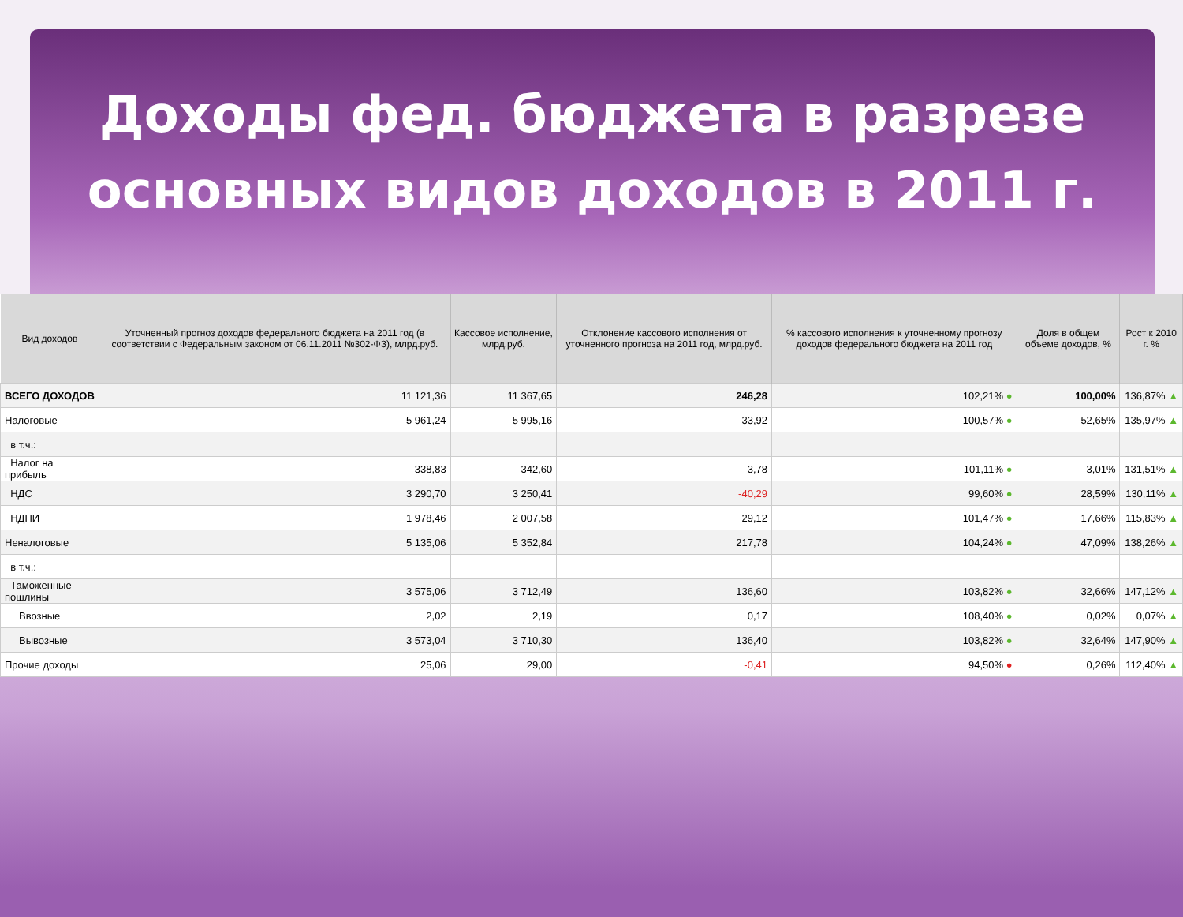Доходы фед. бюджета в разрезе
основных видов доходов в 2011 г.
| Вид доходов | Уточненный прогноз доходов федерального бюджета на 2011 год (в соответствии с Федеральным законом от 06.11.2011 №302-ФЗ), млрд.руб. | Кассовое исполнение, млрд.руб. | Отклонение кассового исполнения от уточненного прогноза на 2011 год, млрд.руб. | % кассового исполнения к уточненному прогнозу доходов федерального бюджета на 2011 год | Доля в общем объеме доходов, % | Рост к 2010 г. % |
| --- | --- | --- | --- | --- | --- | --- |
| ВСЕГО ДОХОДОВ | 11 121,36 | 11 367,65 | 246,28 | 102,21% ● | 100,00% | 136,87% ▲ |
| Налоговые | 5 961,24 | 5 995,16 | 33,92 | 100,57% ● | 52,65% | 135,97% ▲ |
| в т.ч.: | | | | | | |
| Налог на прибыль | 338,83 | 342,60 | 3,78 | 101,11% ● | 3,01% | 131,51% ▲ |
| НДС | 3 290,70 | 3 250,41 | -40,29 | 99,60% ● | 28,59% | 130,11% ▲ |
| НДПИ | 1 978,46 | 2 007,58 | 29,12 | 101,47% ● | 17,66% | 115,83% ▲ |
| Неналоговые | 5 135,06 | 5 352,84 | 217,78 | 104,24% ● | 47,09% | 138,26% ▲ |
| в т.ч.: | | | | | | |
| Таможенные пошлины | 3 575,06 | 3 712,49 | 136,60 | 103,82% ● | 32,66% | 147,12% ▲ |
| Ввозные | 2,02 | 2,19 | 0,17 | 108,40% ● | 0,02% | 0,07% ▲ |
| Вывозные | 3 573,04 | 3 710,30 | 136,40 | 103,82% ● | 32,64% | 147,90% ▲ |
| Прочие доходы | 25,06 | 29,00 | -0,41 | 94,50% ● | 0,26% | 112,40% ▲ |